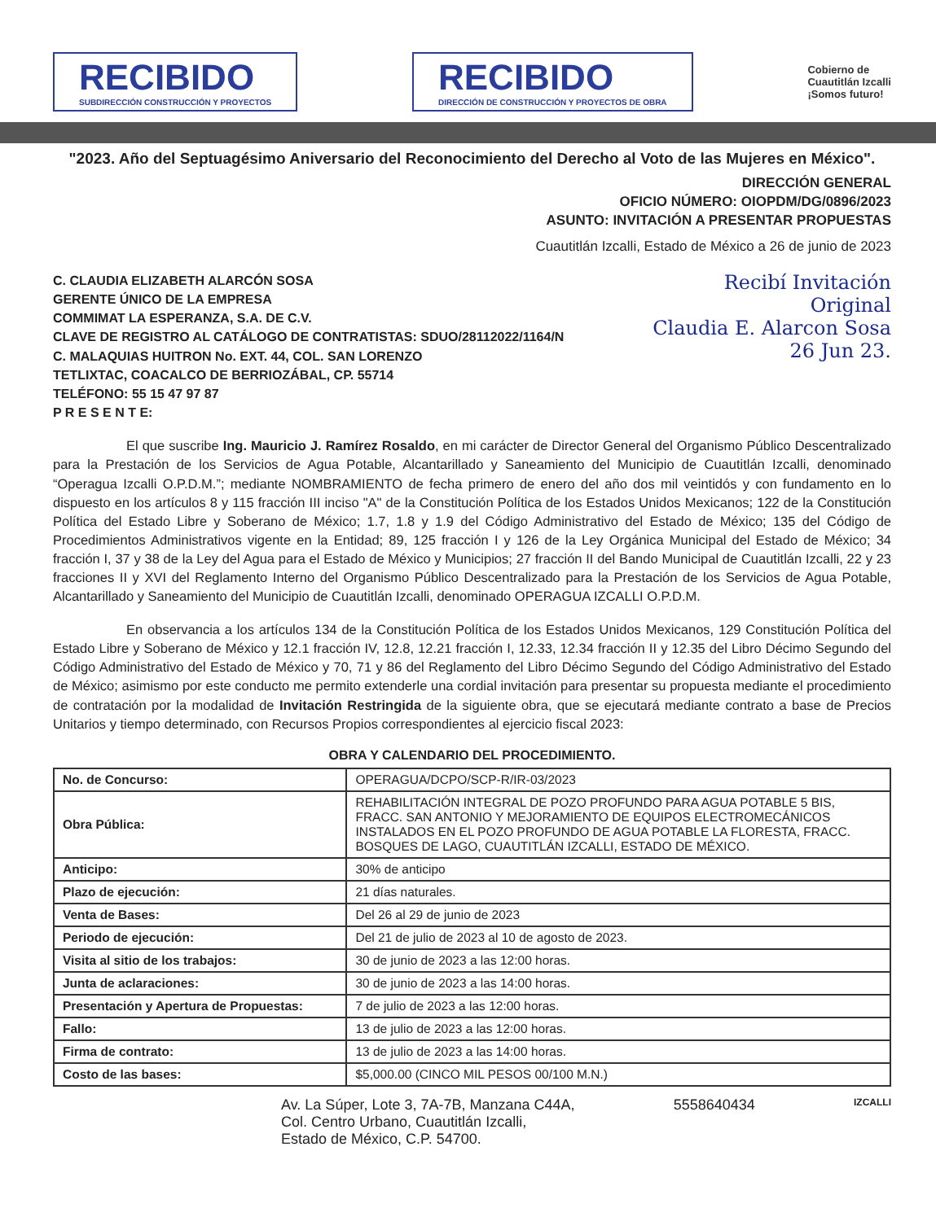RECIBIDO
SUBDIRECCIÓN CONSTRUCCIÓN Y PROYECTOS
RECIBIDO
DIRECCIÓN DE CONSTRUCCIÓN Y PROYECTOS DE OBRA
Cobierno de
Cuautitlán Izcalli
¡Somos futuro!
"2023. Año del Septuagésimo Aniversario del Reconocimiento del Derecho al Voto de las Mujeres en México".
DIRECCIÓN GENERAL
OFICIO NÚMERO: OIOPDM/DG/0896/2023
ASUNTO: INVITACIÓN A PRESENTAR PROPUESTAS
Cuautitlán Izcalli, Estado de México a 26 de junio de 2023
Recibí Invitación
Original
Claudia E. Alarcon Sosa
26 Jun 23.
C. CLAUDIA ELIZABETH ALARCÓN SOSA
GERENTE ÚNICO DE LA EMPRESA
COMMIMAT LA ESPERANZA, S.A. DE C.V.
CLAVE DE REGISTRO AL CATÁLOGO DE CONTRATISTAS: SDUO/28112022/1164/N
C. MALAQUIAS HUITRON No. EXT. 44, COL. SAN LORENZO
TETLIXTAC, COACALCO DE BERRIOZÁBAL, CP. 55714
TELÉFONO: 55 15 47 97 87
P R E S E N T E:
El que suscribe Ing. Mauricio J. Ramírez Rosaldo, en mi carácter de Director General del Organismo Público Descentralizado para la Prestación de los Servicios de Agua Potable, Alcantarillado y Saneamiento del Municipio de Cuautitlán Izcalli, denominado “Operagua Izcalli O.P.D.M.”; mediante NOMBRAMIENTO de fecha primero de enero del año dos mil veintidós y con fundamento en lo dispuesto en los artículos 8 y 115 fracción III inciso "A" de la Constitución Política de los Estados Unidos Mexicanos; 122 de la Constitución Política del Estado Libre y Soberano de México; 1.7, 1.8 y 1.9 del Código Administrativo del Estado de México; 135 del Código de Procedimientos Administrativos vigente en la Entidad; 89, 125 fracción I y 126 de la Ley Orgánica Municipal del Estado de México; 34 fracción I, 37 y 38 de la Ley del Agua para el Estado de México y Municipios; 27 fracción II del Bando Municipal de Cuautitlán Izcalli, 22 y 23 fracciones II y XVI del Reglamento Interno del Organismo Público Descentralizado para la Prestación de los Servicios de Agua Potable, Alcantarillado y Saneamiento del Municipio de Cuautitlán Izcalli, denominado OPERAGUA IZCALLI O.P.D.M.
En observancia a los artículos 134 de la Constitución Política de los Estados Unidos Mexicanos, 129 Constitución Política del Estado Libre y Soberano de México y 12.1 fracción IV, 12.8, 12.21 fracción I, 12.33, 12.34 fracción II y 12.35 del Libro Décimo Segundo del Código Administrativo del Estado de México y 70, 71 y 86 del Reglamento del Libro Décimo Segundo del Código Administrativo del Estado de México; asimismo por este conducto me permito extenderle una cordial invitación para presentar su propuesta mediante el procedimiento de contratación por la modalidad de Invitación Restringida de la siguiente obra, que se ejecutará mediante contrato a base de Precios Unitarios y tiempo determinado, con Recursos Propios correspondientes al ejercicio fiscal 2023:
OBRA Y CALENDARIO DEL PROCEDIMIENTO.
| No. de Concurso: | OPERAGUA/DCPO/SCP-R/IR-03/2023 |
| Obra Pública: | REHABILITACIÓN INTEGRAL DE POZO PROFUNDO PARA AGUA POTABLE 5 BIS, FRACC. SAN ANTONIO Y MEJORAMIENTO DE EQUIPOS ELECTROMECÁNICOS INSTALADOS EN EL POZO PROFUNDO DE AGUA POTABLE LA FLORESTA, FRACC. BOSQUES DE LAGO, CUAUTITLÁN IZCALLI, ESTADO DE MÉXICO. |
| Anticipo: | 30% de anticipo |
| Plazo de ejecución: | 21 días naturales. |
| Venta de Bases: | Del 26 al 29 de junio de 2023 |
| Periodo de ejecución: | Del 21 de julio de 2023 al 10 de agosto de 2023. |
| Visita al sitio de los trabajos: | 30 de junio de 2023 a las 12:00 horas. |
| Junta de aclaraciones: | 30 de junio de 2023 a las 14:00 horas. |
| Presentación y Apertura de Propuestas: | 7 de julio de 2023 a las 12:00 horas. |
| Fallo: | 13 de julio de 2023 a las 12:00 horas. |
| Firma de contrato: | 13 de julio de 2023 a las 14:00 horas. |
| Costo de las bases: | $5,000.00 (CINCO MIL PESOS 00/100 M.N.) |
Av. La Súper, Lote 3, 7A-7B, Manzana C44A,
Col. Centro Urbano, Cuautitlán Izcalli,
Estado de México, C.P. 54700.
5558640434
IZCALLI